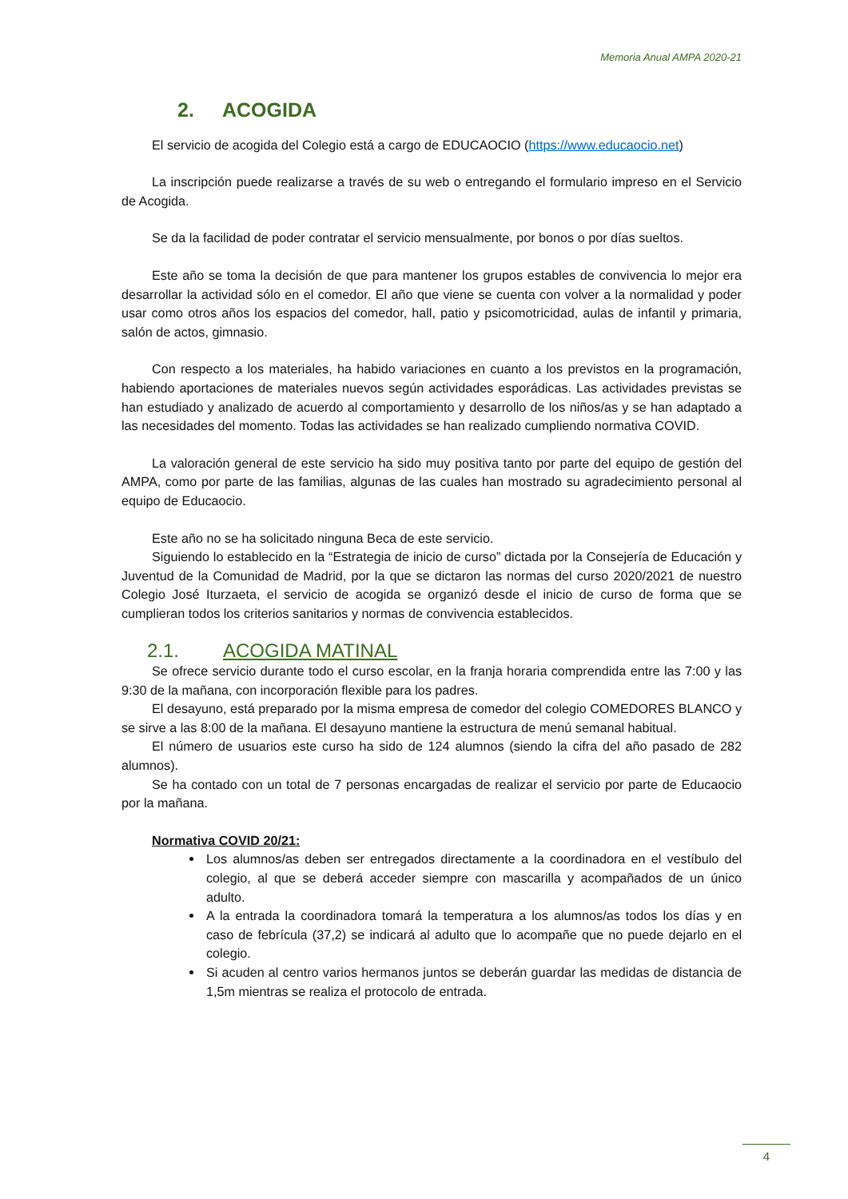Memoria Anual AMPA 2020-21
2. ACOGIDA
El servicio de acogida del Colegio está a cargo de EDUCAOCIO (https://www.educaocio.net)
La inscripción puede realizarse a través de su web o entregando el formulario impreso en el Servicio de Acogida.
Se da la facilidad de poder contratar el servicio mensualmente, por bonos o por días sueltos.
Este año se toma la decisión de que para mantener los grupos estables de convivencia lo mejor era desarrollar la actividad sólo en el comedor. El año que viene se cuenta con volver a la normalidad y poder usar como otros años los espacios del comedor, hall, patio y psicomotricidad, aulas de infantil y primaria, salón de actos, gimnasio.
Con respecto a los materiales, ha habido variaciones en cuanto a los previstos en la programación, habiendo aportaciones de materiales nuevos según actividades esporádicas. Las actividades previstas se han estudiado y analizado de acuerdo al comportamiento y desarrollo de los niños/as y se han adaptado a las necesidades del momento. Todas las actividades se han realizado cumpliendo normativa COVID.
La valoración general de este servicio ha sido muy positiva tanto por parte del equipo de gestión del AMPA, como por parte de las familias, algunas de las cuales han mostrado su agradecimiento personal al equipo de Educaocio.
Este año no se ha solicitado ninguna Beca de este servicio.
Siguiendo lo establecido en la “Estrategia de inicio de curso” dictada por la Consejería de Educación y Juventud de la Comunidad de Madrid, por la que se dictaron las normas del curso 2020/2021 de nuestro Colegio José Iturzaeta, el servicio de acogida se organizó desde el inicio de curso de forma que se cumplieran todos los criterios sanitarios y normas de convivencia establecidos.
2.1. ACOGIDA MATINAL
Se ofrece servicio durante todo el curso escolar, en la franja horaria comprendida entre las 7:00 y las 9:30 de la mañana, con incorporación flexible para los padres.
El desayuno, está preparado por la misma empresa de comedor del colegio COMEDORES BLANCO y se sirve a las 8:00 de la mañana. El desayuno mantiene la estructura de menú semanal habitual.
El número de usuarios este curso ha sido de 124 alumnos (siendo la cifra del año pasado de 282 alumnos).
Se ha contado con un total de 7 personas encargadas de realizar el servicio por parte de Educaocio por la mañana.
Normativa COVID 20/21:
Los alumnos/as deben ser entregados directamente a la coordinadora en el vestíbulo del colegio, al que se deberá acceder siempre con mascarilla y acompañados de un único adulto.
A la entrada la coordinadora tomará la temperatura a los alumnos/as todos los días y en caso de febrícula (37,2) se indicará al adulto que lo acompañe que no puede dejarlo en el colegio.
Si acuden al centro varios hermanos juntos se deberán guardar las medidas de distancia de 1,5m mientras se realiza el protocolo de entrada.
4